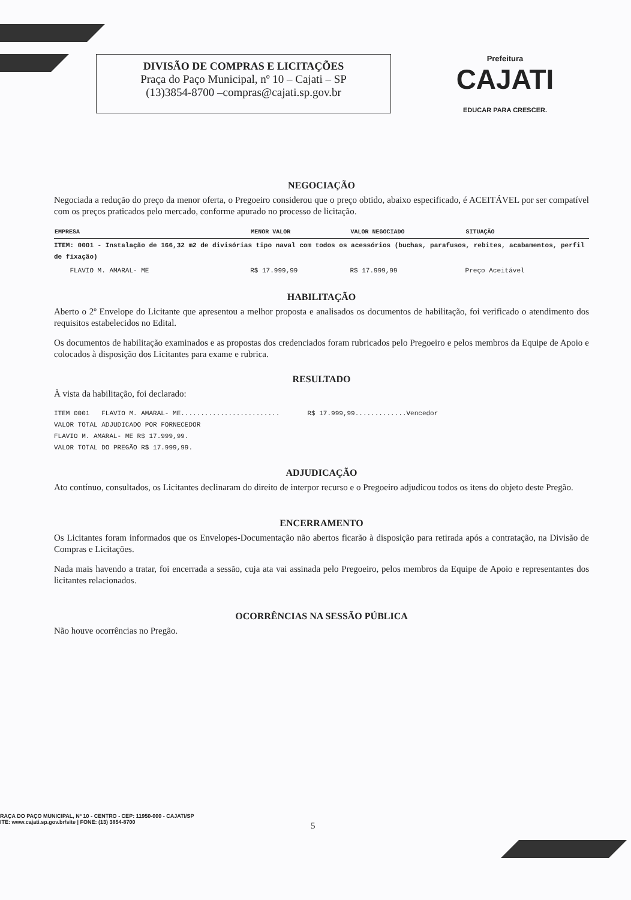DIVISÃO DE COMPRAS E LICITAÇÕES
Praça do Paço Municipal, nº 10 – Cajati – SP
(13)3854-8700 –compras@cajati.sp.gov.br
Prefeitura
CAJATI
EDUCAR PARA CRESCER.
NEGOCIAÇÃO
Negociada a redução do preço da menor oferta, o Pregoeiro considerou que o preço obtido, abaixo especificado, é ACEITÁVEL por ser compatível com os preços praticados pelo mercado, conforme apurado no processo de licitação.
| EMPRESA | MENOR VALOR | VALOR NEGOCIADO | SITUAÇÃO |
| --- | --- | --- | --- |
| ITEM: 0001 - Instalação de 166,32 m2 de divisórias tipo naval com todos os acessórios (buchas, parafusos, rebites, acabamentos, perfil de fixação) | | | |
| FLAVIO M. AMARAL- ME | R$ 17.999,99 | R$ 17.999,99 | Preço Aceitável |
HABILITAÇÃO
Aberto o 2º Envelope do Licitante que apresentou a melhor proposta e analisados os documentos de habilitação, foi verificado o atendimento dos requisitos estabelecidos no Edital.
Os documentos de habilitação examinados e as propostas dos credenciados foram rubricados pelo Pregoeiro e pelos membros da Equipe de Apoio e colocados à disposição dos Licitantes para exame e rubrica.
RESULTADO
À vista da habilitação, foi declarado:
ITEM 0001 FLAVIO M. AMARAL- ME......................... R$ 17.999,99.............Vencedor
VALOR TOTAL ADJUDICADO POR FORNECEDOR
FLAVIO M. AMARAL- ME R$ 17.999,99.
VALOR TOTAL DO PREGÃO R$ 17.999,99.
ADJUDICAÇÃO
Ato contínuo, consultados, os Licitantes declinaram do direito de interpor recurso e o Pregoeiro adjudicou todos os itens do objeto deste Pregão.
ENCERRAMENTO
Os Licitantes foram informados que os Envelopes-Documentação não abertos ficarão à disposição para retirada após a contratação, na Divisão de Compras e Licitações.
Nada mais havendo a tratar, foi encerrada a sessão, cuja ata vai assinada pelo Pregoeiro, pelos membros da Equipe de Apoio e representantes dos licitantes relacionados.
OCORRÊNCIAS NA SESSÃO PÚBLICA
Não houve ocorrências no Pregão.
RAÇA DO PAÇO MUNICIPAL, Nº 10 - CENTRO - CEP: 11950-000 - CAJATI/SP
ITE: www.cajati.sp.gov.br/site | FONE: (13) 3854-8700
5